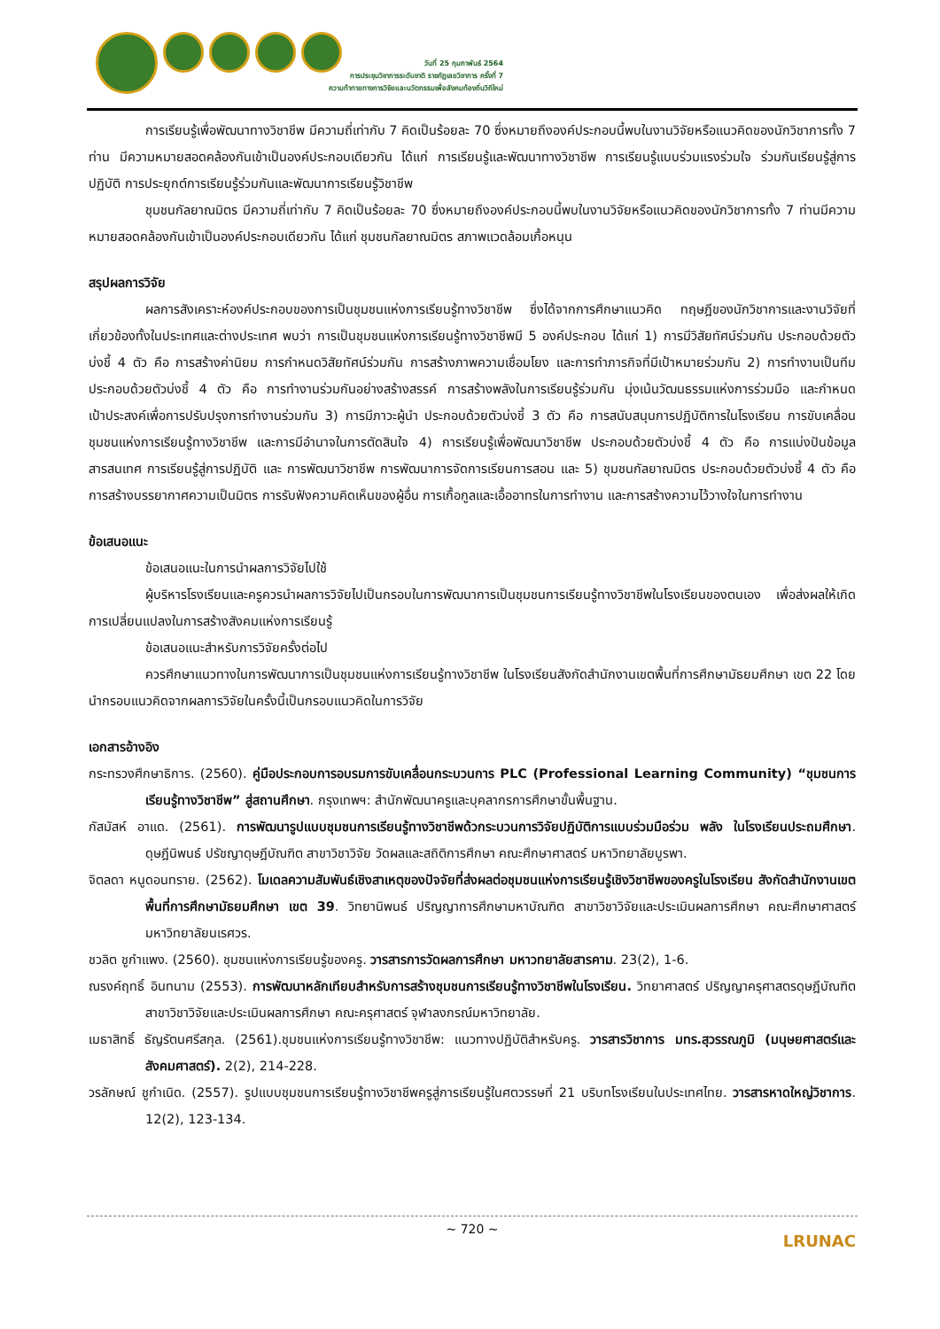วันที่ 25 กุมภาพันธ์ 2564
การประชุมวิชาการระดับชาติ ราชภัฏเลยวิชาการ ครั้งที่ 7
ความท้าทายทางการวิจัยและนวัตกรรมเพื่อสังคมท้องถิ่นวิถีใหม่
การเรียนรู้เพื่อพัฒนาทางวิชาชีพ มีความถี่เท่ากับ 7 คิดเป็นร้อยละ 70 ซึ่งหมายถึงองค์ประกอบนี้พบในงานวิจัยหรือแนวคิดของนักวิชาการทั้ง 7 ท่าน มีความหมายสอดคล้องกันเข้าเป็นองค์ประกอบเดียวกัน ได้แก่ การเรียนรู้และพัฒนาทางวิชาชีพ การเรียนรู้แบบร่วมแรงร่วมใจ ร่วมกันเรียนรู้สู่การปฏิบัติ การประยุกต์การเรียนรู้ร่วมกันและพัฒนาการเรียนรู้วิชาชีพ
ชุมชนกัลยาณมิตร มีความถี่เท่ากับ 7 คิดเป็นร้อยละ 70 ซึ่งหมายถึงองค์ประกอบนี้พบในงานวิจัยหรือแนวคิดของนักวิชาการทั้ง 7 ท่านมีความหมายสอดคล้องกันเข้าเป็นองค์ประกอบเดียวกัน ได้แก่ ชุมชนกัลยาณมิตร สภาพแวดล้อมเกื้อหนุน
สรุปผลการวิจัย
ผลการสังเคราะห์องค์ประกอบของการเป็นชุมชนแห่งการเรียนรู้ทางวิชาชีพ ซึ่งได้จากการศึกษาแนวคิด ทฤษฎีของนักวิชาการและงานวิจัยที่เกี่ยวข้องทั้งในประเทศและต่างประเทศ พบว่า การเป็นชุมชนแห่งการเรียนรู้ทางวิชาชีพมี 5 องค์ประกอบ ได้แก่ 1) การมีวิสัยทัศน์ร่วมกัน ประกอบด้วยตัวบ่งชี้ 4 ตัว คือ การสร้างค่านิยม การกำหนดวิสัยทัศน์ร่วมกัน การสร้างภาพความเชื่อมโยง และการทำภารกิจที่มีเป้าหมายร่วมกัน 2) การทำงานเป็นทีม ประกอบด้วยตัวบ่งชี้ 4 ตัว คือ การทำงานร่วมกันอย่างสร้างสรรค์ การสร้างพลังในการเรียนรู้ร่วมกัน มุ่งเน้นวัฒนธรรมแห่งการร่วมมือ และกำหนดเป้าประสงค์เพื่อการปรับปรุงการทำงานร่วมกัน 3) การมีภาวะผู้นำ ประกอบด้วยตัวบ่งชี้ 3 ตัว คือ การสนับสนุนการปฏิบัติการในโรงเรียน การขับเคลื่อนชุมชนแห่งการเรียนรู้ทางวิชาชีพ และการมีอำนาจในการตัดสินใจ 4) การเรียนรู้เพื่อพัฒนาวิชาชีพ ประกอบด้วยตัวบ่งชี้ 4 ตัว คือ การแบ่งปันข้อมูลสารสนเทศ การเรียนรู้สู่การปฏิบัติ และ การพัฒนาวิชาชีพ การพัฒนาการจัดการเรียนการสอน และ 5) ชุมชนกัลยาณมิตร ประกอบด้วยตัวบ่งชี้ 4 ตัว คือ การสร้างบรรยากาศความเป็นมิตร การรับฟังความคิดเห็นของผู้อื่น การเกื้อกูลและเอื้ออาทรในการทำงาน และการสร้างความไว้วางใจในการทำงาน
ข้อเสนอแนะ
ข้อเสนอแนะในการนำผลการวิจัยไปใช้
ผู้บริหารโรงเรียนและครูควรนำผลการวิจัยไปเป็นกรอบในการพัฒนาการเป็นชุมชนการเรียนรู้ทางวิชาชีพในโรงเรียนของตนเอง เพื่อส่งผลให้เกิดการเปลี่ยนแปลงในการสร้างสังคมแห่งการเรียนรู้
ข้อเสนอแนะสำหรับการวิจัยครั้งต่อไป
ควรศึกษาแนวทางในการพัฒนาการเป็นชุมชนแห่งการเรียนรู้ทางวิชาชีพ ในโรงเรียนสังกัดสำนักงานเขตพื้นที่การศึกษามัธยมศึกษา เขต 22 โดยนำกรอบแนวคิดจากผลการวิจัยในครั้งนี้เป็นกรอบแนวคิดในการวิจัย
เอกสารอ้างอิง
กระทรวงศึกษาธิการ. (2560). คู่มือประกอบการอบรมการขับเคลื่อนกระบวนการ PLC (Professional Learning Community) “ชุมชนการเรียนรู้ทางวิชาชีพ” สู่สถานศึกษา. กรุงเทพฯ: สำนักพัฒนาครูและบุคลากรการศึกษาขั้นพื้นฐาน.
กัสมัสห์ อาแด. (2561). การพัฒนารูปแบบชุมชนการเรียนรู้ทางวิชาชีพด้วกระบวนการวิจัยปฏิบัติการแบบร่วมมือร่วม พลัง ในโรงเรียนประถมศึกษา. ดุษฎีนิพนธ์ ปรัชญาดุษฎีบัณฑิต สาขาวิชาวิจัย วัดผลและสถิติการศึกษา คณะศึกษาศาสตร์ มหาวิทยาลัยบูรพา.
จิตลดา หนูดอนทราย. (2562). โมเดลความสัมพันธ์เชิงสาเหตุของปัจจัยที่ส่งผลต่อชุมชนแห่งการเรียนรู้เชิงวิชาชีพของครูในโรงเรียน สังกัดสำนักงานเขตพื้นที่การศึกษามัธยมศึกษา เขต 39. วิทยานิพนธ์ ปริญญาการศึกษามหาบัณฑิต สาขาวิชาวิจัยและประเมินผลการศึกษา คณะศึกษาศาสตร์ มหาวิทยาลัยนเรศวร.
ชวลิต ชูกำแพง. (2560). ชุมชนแห่งการเรียนรู้ของครู. วารสารการวัดผลการศึกษา มหาวทยาลัยสารคาม. 23(2), 1-6.
ณรงค์ฤทธิ์ อินทนาม (2553). การพัฒนาหลักเทียบสำหรับการสร้างชุมชนการเรียนรู้ทางวิชาชีพในโรงเรียน. วิทยาศาสตร์ ปริญญาครุศาสตรดุษฎีบัณฑิต สาขาวิชาวิจัยและประเมินผลการศึกษา คณะครุศาสตร์ จุฬาลงกรณ์มหาวิทยาลัย.
เมธาสิทธิ์ ธัญรัตนศรีสกุล. (2561).ชุมชนแห่งการเรียนรู้ทางวิชาชีพ: แนวทางปฏิบัติสำหรับครู. วารสารวิชาการ มทร.สุวรรณภูมิ (มนุษยศาสตร์และสังคมศาสตร์). 2(2), 214-228.
วรลักษณ์ ชูกำเนิด. (2557). รูปแบบชุมชนการเรียนรู้ทางวิชาชีพครูสู่การเรียนรู้ในศตวรรษที่ 21 บริบทโรงเรียนในประเทศไทย. วารสารหาดใหญ่วิชาการ. 12(2), 123-134.
~ 720 ~
LRUNAC